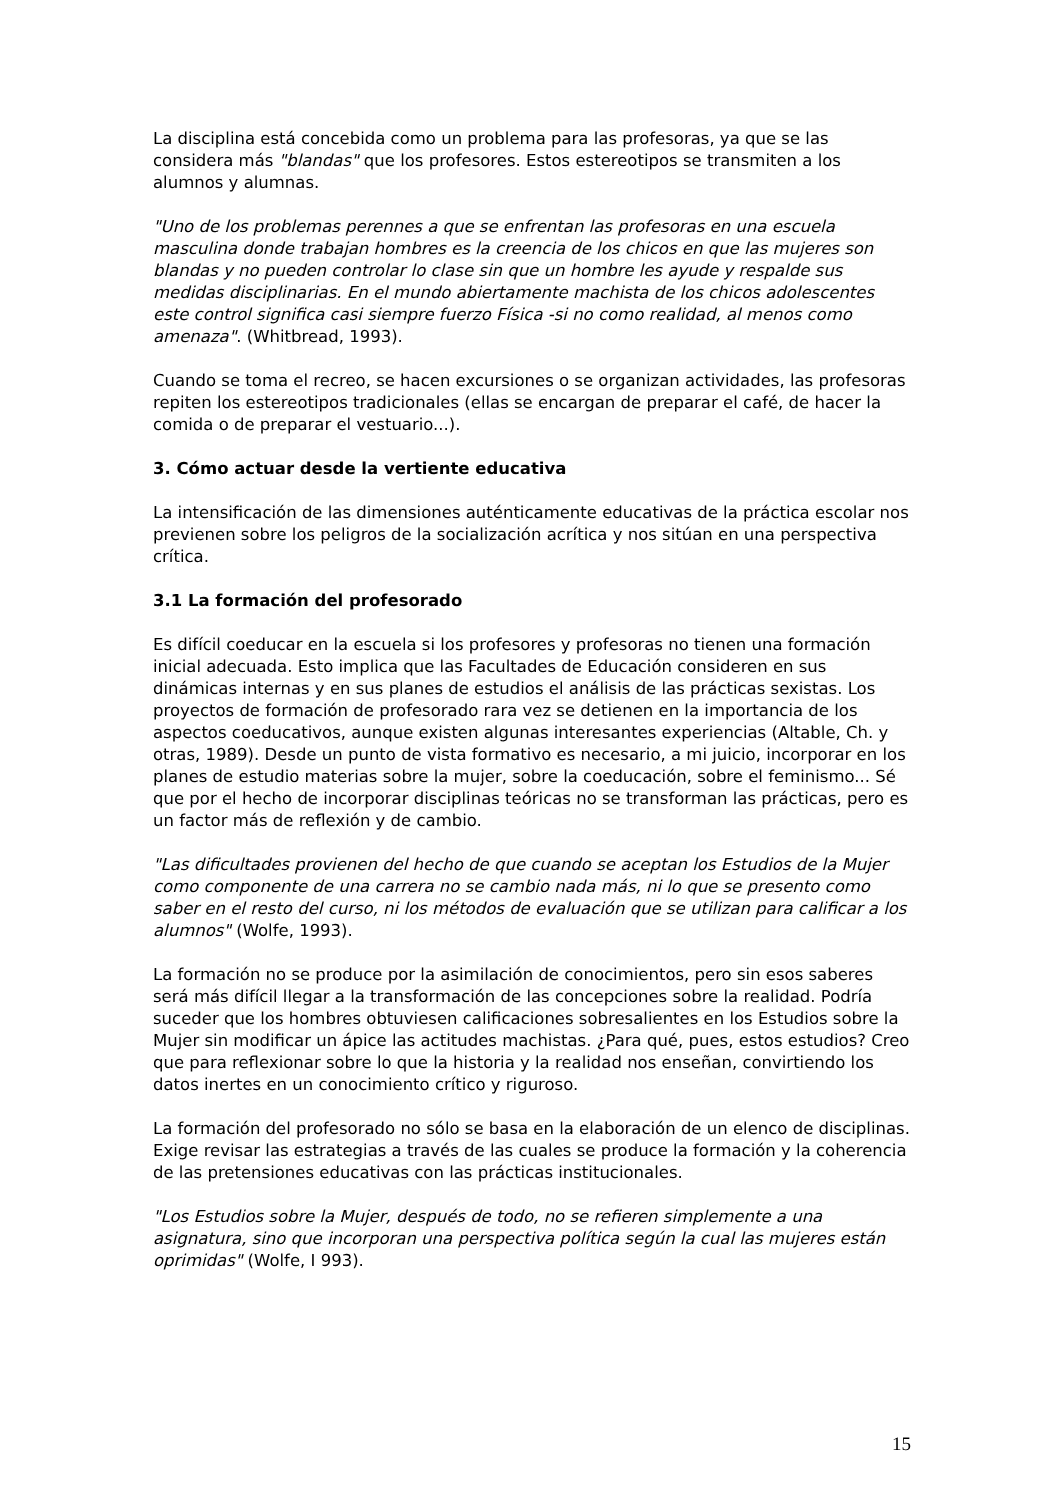La disciplina está concebida como un problema para las profesoras, ya que se las considera más "blandas" que los profesores. Estos estereotipos se transmiten a los alumnos y alumnas.
"Uno de los problemas perennes a que se enfrentan las profesoras en una escuela masculina donde trabajan hombres es la creencia de los chicos en que las mujeres son blandas y no pueden controlar lo clase sin que un hombre les ayude y respalde sus medidas disciplinarias. En el mundo abiertamente machista de los chicos adolescentes este control significa casi siempre fuerzo Física -si no como realidad, al menos como amenaza". (Whitbread, 1993).
Cuando se toma el recreo, se hacen excursiones o se organizan actividades, las profesoras repiten los estereotipos tradicionales (ellas se encargan de preparar el café, de hacer la comida o de preparar el vestuario...).
3. Cómo actuar desde la vertiente educativa
La intensificación de las dimensiones auténticamente educativas de la práctica escolar nos previenen sobre los peligros de la socialización acrítica y nos sitúan en una perspectiva crítica.
3.1 La formación del profesorado
Es difícil coeducar en la escuela si los profesores y profesoras no tienen una formación inicial adecuada. Esto implica que las Facultades de Educación consideren en sus dinámicas internas y en sus planes de estudios el análisis de las prácticas sexistas. Los proyectos de formación de profesorado rara vez se detienen en la importancia de los aspectos coeducativos, aunque existen algunas interesantes experiencias (Altable, Ch. y otras, 1989). Desde un punto de vista formativo es necesario, a mi juicio, incorporar en los planes de estudio materias sobre la mujer, sobre la coeducación, sobre el feminismo... Sé que por el hecho de incorporar disciplinas teóricas no se transforman las prácticas, pero es un factor más de reflexión y de cambio.
"Las dificultades provienen del hecho de que cuando se aceptan los Estudios de la Mujer como componente de una carrera no se cambio nada más, ni lo que se presento como saber en el resto del curso, ni los métodos de evaluación que se utilizan para calificar a los alumnos" (Wolfe, 1993).
La formación no se produce por la asimilación de conocimientos, pero sin esos saberes será más difícil llegar a la transformación de las concepciones sobre la realidad. Podría suceder que los hombres obtuviesen calificaciones sobresalientes en los Estudios sobre la Mujer sin modificar un ápice las actitudes machistas. ¿Para qué, pues, estos estudios? Creo que para reflexionar sobre lo que la historia y la realidad nos enseñan, convirtiendo los datos inertes en un conocimiento crítico y riguroso.
La formación del profesorado no sólo se basa en la elaboración de un elenco de disciplinas. Exige revisar las estrategias a través de las cuales se produce la formación y la coherencia de las pretensiones educativas con las prácticas institucionales.
"Los Estudios sobre la Mujer, después de todo, no se refieren simplemente a una asignatura, sino que incorporan una perspectiva política según la cual las mujeres están oprimidas" (Wolfe, I 993).
15